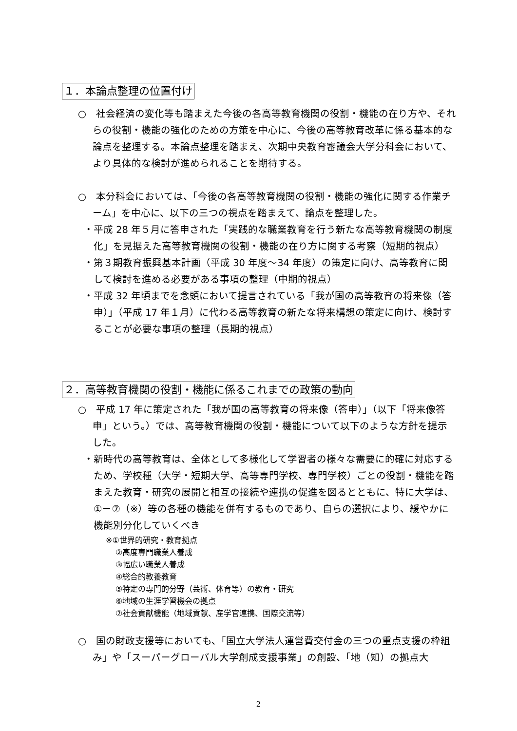１．本論点整理の位置付け
○　社会経済の変化等も踏まえた今後の各高等教育機関の役割・機能の在り方や、それらの役割・機能の強化のための方策を中心に、今後の高等教育改革に係る基本的な論点を整理する。本論点整理を踏まえ、次期中央教育審議会大学分科会において、より具体的な検討が進められることを期待する。
○　本分科会においては、「今後の各高等教育機関の役割・機能の強化に関する作業チーム」を中心に、以下の三つの視点を踏まえて、論点を整理した。
・平成 28 年５月に答申された「実践的な職業教育を行う新たな高等教育機関の制度化」を見据えた高等教育機関の役割・機能の在り方に関する考察（短期的視点）
・第３期教育振興基本計画（平成 30 年度～34 年度）の策定に向け、高等教育に関して検討を進める必要がある事項の整理（中期的視点）
・平成 32 年頃までを念頭において提言されている「我が国の高等教育の将来像（答申）」（平成 17 年１月）に代わる高等教育の新たな将来構想の策定に向け、検討することが必要な事項の整理（長期的視点）
２．高等教育機関の役割・機能に係るこれまでの政策の動向
○　平成 17 年に策定された「我が国の高等教育の将来像（答申）」（以下「将来像答申」という。）では、高等教育機関の役割・機能について以下のような方針を提示した。
・新時代の高等教育は、全体として多様化して学習者の様々な需要に的確に対応するため、学校種（大学・短期大学、高等専門学校、専門学校）ごとの役割・機能を踏まえた教育・研究の展開と相互の接続や連携の促進を図るとともに、特に大学は、①－⑦（※）等の各種の機能を併有するものであり、自らの選択により、緩やかに機能別分化していくべき
※①世界的研究・教育拠点
②高度専門職業人養成
③幅広い職業人養成
④総合的教養教育
⑤特定の専門的分野（芸術、体育等）の教育・研究
⑥地域の生涯学習機会の拠点
⑦社会貢献機能（地域貢献、産学官連携、国際交流等）
○　国の財政支援等においても、「国立大学法人運営費交付金の三つの重点支援の枠組み」や「スーパーグローバル大学創成支援事業」の創設、「地（知）の拠点大
2